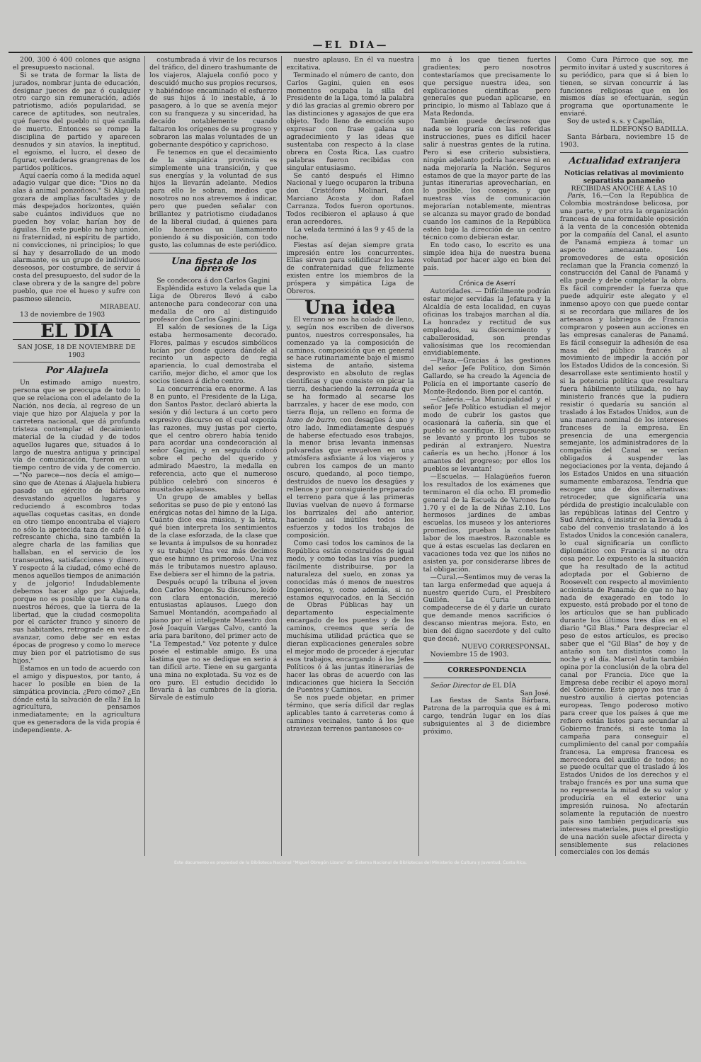—EL DIA—
200, 300 ó 400 colones que asigna el presupuesto nacional.
Si se trata de formar la lista de jurados, nombrar junta de educación, designar jueces de paz ó cualquier otro cargo sin remuneración, adiós patriotismo, adiós popularidad, se carece de aptitudes, son neutrales, qué fueros del pueblo ni qué canilla de muerto. Entonces se rompe la disciplina de partido y aparecen desnudos y sin atavíos, la ineptitud, el egoísmo, el lucro, el deseo de figurar, verdaderas grangrenas de los partidos políticos.
Aquí caería como á la medida aquel adagio vulgar que dice: "Dios no da alas á animal ponzoñoso." Si Alajuela gozara de amplias facultades y de más despejados horizontes, quién sabe cuántos individuos que no pueden hoy volar, harían hoy de águilas. En este pueblo no hay unión, ni fraternidad, ni espíritu de partido, ni convicciones, ni principios; lo que sí hay y desarrollado de un modo alarmante, es un grupo de individuos deseosos, por costumbre, de servir á costa del presupuesto, del sudor de la clase obrera y de la sangre del pobre pueblo, que roe el hueso y sufre con pasmoso silencio.
MIRABEAU.
13 de noviembre de 1903
EL DIA
SAN JOSE, 18 DE NOVIEMBRE DE 1903
Por Alajuela
Un estimado amigo nuestro, persona que se preocupa de todo lo que se relaciona con el adelanto de la Nación, nos decía, al regreso de un viaje que hizo por Alajuela y por la carretera nacional, que dá profunda tristeza contemplar el decaimiento material de la ciudad y de todos aquellos lugares que, situados á lo largo de nuestra antigua y principal vía de comunicación, fueron en un tiempo centro de vida y de comercio.—"No parece—nos decía el amigo—sino que de Atenas á Alajuela hubiera pasado un ejército de bárbaros desvastando aquellos lugares y reduciendo á escombros todas aquellas coquetas casitas, en donde en otro tiempo encontraba el viajero no sólo la apetecida taza de café ó la refrescante chicha, sino también la alegre charla de las familias que hallaban, en el servicio de los transeuntes, satisfacciones y dinero. Y respecto á la ciudad, cómo eché de menos aquellos tiempos de animación y de jolgorio! Indudablemente debemos hacer algo por Alajuela, porque no es posible que la cuna de nuestros héroes, que la tierra de la libertad, que la ciudad cosmopolita por el carácter franco y sincero de sus habitantes, retrograde en vez de avanzar, como debe ser en estas épocas de progreso y como lo merece muy bien por el patriotismo de sus hijos."
Estamos en un todo de acuerdo con el amigo y dispuestos, por tanto, á hacer lo posible en bien de la simpática provincia. ¿Pero cómo? ¿En dónde está la salvación de ella? En la agricultura, pensamos inmediatamente; en la agricultura que es generadora de la vida propia é independiente. A-
costumbrada á vivir de los recursos del tráfico, del dinero trashumante de los viajeros, Alajuela confió poco y descuidó mucho sus propios recursos, y habiéndose encaminado el esfuerzo de sus hijos á lo inestable, á lo pasagero, á lo que se avenía mejor con su franqueza y su sinceridad, ha decaído notablemente cuando faltaron los orígenes de su progreso y sobraron las malas voluntades de un gobernante despótico y caprichoso.
Fe tenemos en que el decaimiento de la simpática provincia es simplemente una transición, y que sus energías y la voluntad de sus hijos la llevarán adelante. Medios para ello le sobran, medios que nosotros no nos atrevemos á indicar, pero que pueden señalar con brillantez y patriotismo ciudadanos de la liberal ciudad, á quienes para ello hacemos un llamamiento poniendo á su disposición, con todo gusto, las columnas de este periódico.
Una fiesta de los obreros
Se condecora á don Carlos Gagini
Espléndida estuvo la velada que La Liga de Obreros llevó á cabo antenoche para condecorar con una medalla de oro al distinguido profesor don Carlos Gagini.
El salón de sesiones de la Liga estaba hermosamente decorado. Flores, palmas y escudos simbólicos lucían por donde quiera dándole al recinto un aspecto de regia apariencia, lo cual demostraba el cariño, mejor dicho, el amor que los socios tienen á dicho centro.
La concurrencia era enorme. A las 8 en punto, el Presidente de la Liga, don Santos Pastor, declaró abierta la sesión y dió lectura á un corto pero expresivo discurso en el cual exponía las razones, muy justas por cierto, que el centro obrero había tenido para acordar una condecoración al señor Gagini, y en seguida colocó sobre el pecho del querido y admirado Maestro, la medalla en referencia, acto que el numeroso público celebró con sinceros é inusitados aplausos.
Un grupo de amables y bellas señoritas se puso de pie y entonó las enérgicas notas del himno de la Liga. Cuánto dice esa música, y la letra, qué bien interpreta los sentimientos de la clase esforzada, de la clase que se levanta á impulsos de su honradez y su trabajo! Una vez más decimos que ese himno es primoroso. Una vez más le tributamos nuestro aplauso. Ese debiera ser el himno de la patria.
Después ocupó la tribuna el joven don Carlos Monge. Su discurso, leído con clara entonación, mereció entusiastas aplausos. Luego don Samuel Montandón, acompañado al piano por el inteligente Maestro don José Joaquín Vargas Calvo, cantó la aria para barítono, del primer acto de "La Tempestad." Voz potente y dulce posée el estimable amigo. Es una lástima que no se dedique en serio á tan difícil arte. Tiene en su garganta una mina no explotada. Su voz es de oro puro. El estudio decidido lo llevaría á las cumbres de la gloria. Sírvale de estímulo
nuestro aplauso. En él va nuestra excitativa.
Terminado el número de canto, don Carlos Gagini, quien en esos momentos ocupaba la silla del Presidente de la Liga, tomó la palabra y dió las gracias al gremio obrero por las distinciones y agasajos de que era objeto. Todo lleno de emoción supo expresar con frase galana su agradecimiento y las ideas que sustentaba con respecto á la clase obrera en Costa Rica. Las cuatro palabras fueron recibidas con singular entusiasmo.
Se cantó después el Himno Nacional y luego ocuparon la tribuna don Cristóforo Molinari, don Marciano Acosta y don Rafael Carranza. Todos fueron oportunos. Todos recibieron el aplauso á que eran acreedores.
La velada terminó á las 9 y 45 de la noche.
Fiestas así dejan siempre grata impresión entre los concurrentes. Ellas sirven para solidificar los lazos de confraternidad que felizmente existen entre los miembros de la próspera y simpática Liga de Obreros.
Una idea
El verano se nos ha colado de lleno, y, según nos escriben de diversos puntos, nuestros corresponsales, ha comenzado ya la composición de caminos, composición que en general se hace rutinariamente bajo el mismo sistema de antaño, sistema desprovisto en absoluto de reglas científicas y que consiste en picar la tierra, deshaciendo la terronada que se ha formado al secarse los barrzales, y hacer de ese modo, con tierra floja, un relleno en forma de lomo de burro, con desagües á uno y otro lado. Inmediatamente después de haberse efectuado esos trabajos, la menor brisa levanta inmensas polvaredas que envuelven en una atmósfera asfixiante á los viajeros y cubren los campos de un manto oscuro, quedando, al poco tiempo, destruidos de nuevo los desagües y rellenos y por consiguiente preparado el terreno para que á las primeras lluvias vuelvan de nuevo á formarse los barrizales del año anterior, haciendo así inútiles todos los esfuerzos y todos los trabajos de composición.
Como casi todos los caminos de la República están construidos de igual modo, y como todas las vías pueden fácilmente distribuirse, por la naturaleza del suelo, en zonas ya conocidas más ó menos de nuestros Ingenieros, y, como además, si no estamos equivocados, en la Sección de Obras Públicas hay un departamento especialmente encargado de los puentes y de los caminos, creemos que sería de muchísima utilidad práctica que se dieran explicaciones generales sobre el mejor modo de proceder á ejecutar esos trabajos, encargando á los Jefes Políticos ó á las juntas itinerarias de hacer las obras de acuerdo con las indicaciones que hiciera la Sección de Puentes y Caminos.
Se nos puede objetar, en primer término, que sería difícil dar reglas aplicables tanto á carreteras como á caminos vecinales, tanto á los que atraviezan terrenos pantanosos co-
mo á los que tienen fuertes gradientes; pero nosotros contestaríamos que precisamente lo que persigue nuestra idea, son explicaciones científicas pero generales que puedan aplicarse, en principio, lo mismo al Tablazo que á Mata Redonda.
También puede decírsenos que nada se lograría con las referidas instrucciones, pues es difícil hacer salir á nuestras gentes de la rutina. Pero si ese criterio subsistiera, ningún adelanto podría hacerse ni en nada mejoraría la Nación. Seguros estamos de que la mayor parte de las juntas itinerarias aprovecharían, en lo posible, los consejos, y que nuestras vías de comunicación mejorarían notablemente, mientras se alcanza su mayor grado de bondad cuando los caminos de la República estén bajo la dirección de un centro técnico como debieran estar.
En todo caso, lo escrito es una simple idea hija de nuestra buena voluntad por hacer algo en bien del país.
Crónica de Aserrí
Autoridades. — Difícilmente podrán estar mejor servidas la Jefatura y la Alcaldía de esta localidad, en cuyas oficinas los trabajos marchan al día. La honradez y rectitud de sus empleados, su discernimiento y caballerosidad, son prendas valiosísimas que los recomiendan envidiablemente.
—Plaza.—Gracias á las gestiones del señor Jefe Político, don Simón Gallardo, se ha creado la Agencia de Policía en el importante caserío de Monte-Redondo. Bien por el cantón.
—Cañería.—La Municipalidad y el señor Jefe Político estudian el mejor modo de cubrir los gastos que ocasionará la cañería, sin que el pueblo se sacrifique. El presupuesto se levantó y pronto los tubos se pedirán al extranjero. Nuestra cañería es un hecho. ¡Honor á los amantes del progreso; por ellos los pueblos se levantan!
—Escuelas. — Halagüeños fueron los resultados de los exámenes que terminaron el día ocho. El promedio general de la Escuela de Varones fue 1.70 y el de la de Niñas 2.10. Los hermosos jardines de ambas escuelas, los museos y los anteriores promedios, prueban la constante labor de los maestros. Razonable es que á estas escuelas las declaren en vacaciones toda vez que los niños no asisten ya, por considerarse libres de tal obligación.
—Cural.—Sentimos muy de veras la tan larga enfermedad que aqueja á nuestro querido Cura, el Presbítero Guillén. La Curia debiera compadecerse de él y darle un curato que demande menos sacrificios ó descanso mientras mejora. Esto, en bien del digno sacerdote y del culto que decaé.
NUEVO CORRESPONSAL.
Noviembre 15 de 1903.
CORRESPONDENCIA
Señor Director de EL DÍA
San José.
Las fiestas de Santa Bárbara, Patrona de la parroquia que es á mi cargo, tendrán lugar en los días subsiguientes al 3 de diciembre próximo.
Como Cura Párroco que soy, me permito invitar á usted y suscritores á su periódico, para que si á bien lo tienen, se sirvan concurrir á las funciones religiosas que en los mismos días se efectuarán, según programa que oportunamente le enviaré.
Soy de usted s. s. y Capellán,
ILDEFONSO BADILLA.
Santa Bárbara, noviembre 15 de 1903.
Actualidad extranjera
Noticias relativas al movimiento separatista panameño
RECIBIDAS ANOCHE Á LAS 10
París, 16.—Con la República de Colombia mostrándose belicosa, por una parte, y por otra la organización francesa de una formidable oposición á la venta de la concesión obtenida por la compañía del Canal, el asunto de Panamá empieza á tomar un aspecto amenazante. Los promovedores de esta oposición reclaman que la Francia comenzó la construcción del Canal de Panamá y ella puede y debe completar la obra. Es fácil comprender la fuerza que puede adquirir este alegato y el inmenso apoyo con que puede contar si se recordara que millares de los artesanos y labriegos de Francia compraron y poseen aun acciones en las empresas canaleras de Panamá. Es fácil conseguir la adhesión de esa masa del público francés al movimiento de impedir la acción por los Estados Udidos de la concesión. Si desarrollase este sentimiento hostil y si la potencia política que resultara fuera hábilmente utilizada, no hay ministerio francés que la pudiera resistir ó quedaría su sanción al traslado á los Estados Unidos, aun de una manera nominal de los intereses franceses de la empresa. En presencia de una emergencia semejante, los administradores de la compañía del Canal se verían obligados á suspender las negociaciones por la venta, dejando á los Estados Unidos en una situación sumamente embarazosa. Tendría que escoger una de dos alternativas: retroceder, que significaría una pérdida de prestigio incalculable con las repúblicas latinas del Centro y Sud América, ó insistir en la llevada á cabo del convenio traslatando á los Estados Unidos la concesión canalera, lo cual significaría un conflicto diplomático con Francia si no otra cosa peor. Lo expuesto es la situación que ha resultado de la actitud adoptada por el Gobierno de Roosevelt con respecto al movimiento accionista de Panamá; de que no hay nada de exagerado en todo lo expuesto, está probado por el tono de los artículos que se han publicado durante los últimos tres días en el diario "Gil Blas." Para despreciar el peso de estos artículos, es preciso saber que el "Gil Blas" de hoy y de antaño son tan distintos como la noche y el día. Marcel Autin también opina por la conclusión de la obra del canal por Francia. Dice que la Empresa debe recibir el apoyo moral del Gobierno. Este apoyo nos trae á nuestro auxilio á ciertas potencias europeas. Tengo poderoso motivo para creer que los países á que me refiero están listos para secundar al Gobierno francés, si este toma la campaña para conseguir el cumplimiento del canal por compañía francesa. La empresa francesa es merecedora del auxilio de todos; no se puede ocultar que el traslado á los Estados Unidos de los derechos y el trabajo francés es por una suma que no representa la mitad de su valor y produciría en el exterior una impresión ruinosa. No afectarán solamente la reputación de nuestro país sino también perjudicaría sus intereses materiales, pues el prestigio de una nación suele afectar directa y sensiblemente sus relaciones comerciales con los demás
Este documento es propiedad de la Biblioteca Nacional "Miguel Obregón Lizano" del Sistema Nacional de Bibliotecas del Ministerio de Cultura y Juventud, Costa Rica.